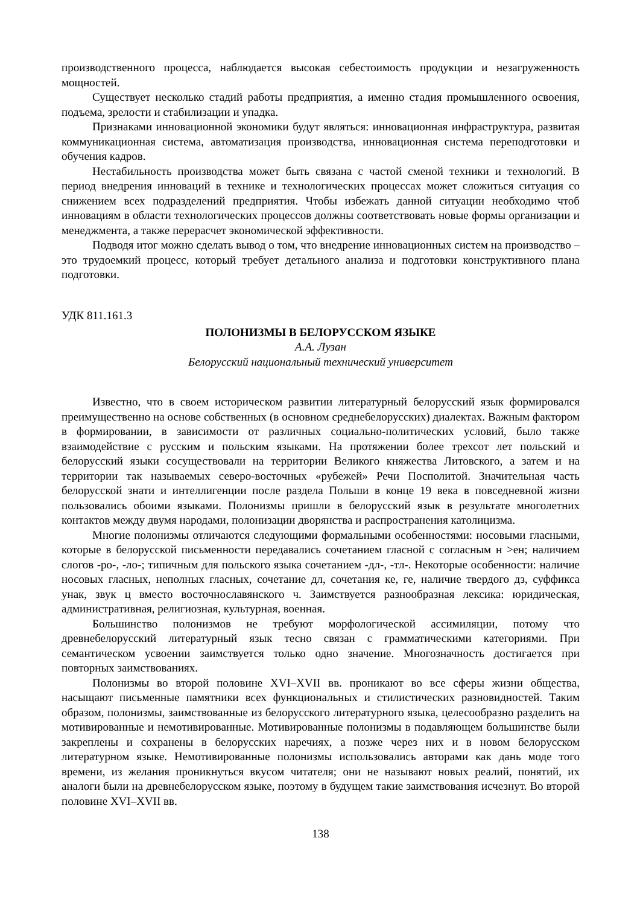производственного процесса, наблюдается высокая себестоимость продукции и незагруженность мощностей.
Существует несколько стадий работы предприятия, а именно стадия промышленного освоения, подъема, зрелости и стабилизации и упадка.
Признаками инновационной экономики будут являться: инновационная инфраструктура, развитая коммуникационная система, автоматизация производства, инновационная система переподготовки и обучения кадров.
Нестабильность производства может быть связана с частой сменой техники и технологий. В период внедрения инноваций в технике и технологических процессах может сложиться ситуация со снижением всех подразделений предприятия. Чтобы избежать данной ситуации необходимо чтоб инновациям в области технологических процессов должны соответствовать новые формы организации и менеджмента, а также перерасчет экономической эффективности.
Подводя итог можно сделать вывод о том, что внедрение инновационных систем на производство – это трудоемкий процесс, который требует детального анализа и подготовки конструктивного плана подготовки.
УДК 811.161.3
ПОЛОНИЗМЫ В БЕЛОРУССКОМ ЯЗЫКЕ
А.А. Лузан
Белорусский национальный технический университет
Известно, что в своем историческом развитии литературный белорусский язык формировался преимущественно на основе собственных (в основном среднебелорусских) диалектах. Важным фактором в формировании, в зависимости от различных социально-политических условий, было также взаимодействие с русским и польским языками. На протяжении более трехсот лет польский и белорусский языки сосуществовали на территории Великого княжества Литовского, а затем и на территории так называемых северо-восточных «рубежей» Речи Посполитой. Значительная часть белорусской знати и интеллигенции после раздела Польши в конце 19 века в повседневной жизни пользовались обоими языками. Полонизмы пришли в белорусский язык в результате многолетних контактов между двумя народами, полонизации дворянства и распространения католицизма.
Многие полонизмы отличаются следующими формальными особенностями: носовыми гласными, которые в белорусской письменности передавались сочетанием гласной с согласным н >ен; наличием слогов -ро-, -ло-; типичным для польского языка сочетанием -дл-, -тл-. Некоторые особенности: наличие носовых гласных, неполных гласных, сочетание дл, сочетания ке, ге, наличие твердого дз, суффикса унак, звук ц вместо восточнославянского ч. Заимствуется разнообразная лексика: юридическая, административная, религиозная, культурная, военная.
Большинство полонизмов не требуют морфологической ассимиляции, потому что древнебелорусский литературный язык тесно связан с грамматическими категориями. При семантическом усвоении заимствуется только одно значение. Многозначность достигается при повторных заимствованиях.
Полонизмы во второй половине XVI–XVII вв. проникают во все сферы жизни общества, насыщают письменные памятники всех функциональных и стилистических разновидностей. Таким образом, полонизмы, заимствованные из белорусского литературного языка, целесообразно разделить на мотивированные и немотивированные. Мотивированные полонизмы в подавляющем большинстве были закреплены и сохранены в белорусских наречиях, а позже через них и в новом белорусском литературном языке. Немотивированные полонизмы использовались авторами как дань моде того времени, из желания проникнуться вкусом читателя; они не называют новых реалий, понятий, их аналоги были на древнебелорусском языке, поэтому в будущем такие заимствования исчезнут. Во второй половине XVI–XVII вв.
138